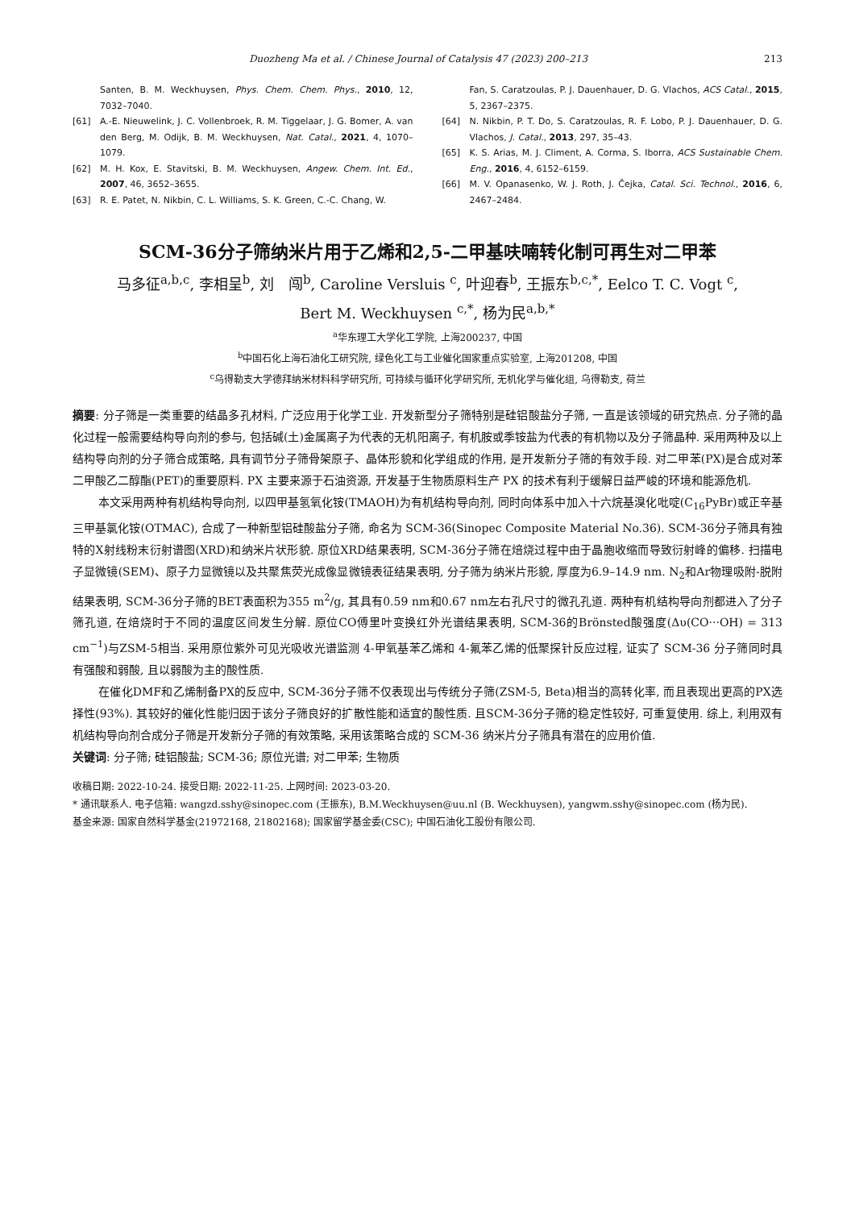Duozheng Ma et al. / Chinese Journal of Catalysis 47 (2023) 200–213 213
Santen, B. M. Weckhuysen, Phys. Chem. Chem. Phys., 2010, 12, 7032–7040.
[61] A.-E. Nieuwelink, J. C. Vollenbroek, R. M. Tiggelaar, J. G. Bomer, A. van den Berg, M. Odijk, B. M. Weckhuysen, Nat. Catal., 2021, 4, 1070–1079.
[62] M. H. Kox, E. Stavitski, B. M. Weckhuysen, Angew. Chem. Int. Ed., 2007, 46, 3652–3655.
[63] R. E. Patet, N. Nikbin, C. L. Williams, S. K. Green, C.-C. Chang, W.
Fan, S. Caratzoulas, P. J. Dauenhauer, D. G. Vlachos, ACS Catal., 2015, 5, 2367–2375.
[64] N. Nikbin, P. T. Do, S. Caratzoulas, R. F. Lobo, P. J. Dauenhauer, D. G. Vlachos, J. Catal., 2013, 297, 35–43.
[65] K. S. Arias, M. J. Climent, A. Corma, S. Iborra, ACS Sustainable Chem. Eng., 2016, 4, 6152–6159.
[66] M. V. Opanasenko, W. J. Roth, J. Čejka, Catal. Sci. Technol., 2016, 6, 2467–2484.
SCM-36分子筛纳米片用于乙烯和2,5-二甲基呋喃转化制可再生对二甲苯
马多征<sup>a,b,c</sup>, 李相呈<sup>b</sup>, 刘　闯<sup>b</sup>, Caroline Versluis <sup>c</sup>, 叶迎春<sup>b</sup>, 王振东<sup>b,c,*</sup>, Eelco T. C. Vogt <sup>c</sup>,
Bert M. Weckhuysen <sup>c,*</sup>, 杨为民<sup>a,b,*</sup>
<sup>a</sup> 华东理工大学化工学院, 上海200237, 中国
<sup>b</sup> 中国石化上海石油化工研究院, 绿色化工与工业催化国家重点实验室, 上海201208, 中国
<sup>c</sup> 乌得勒支大学德拜纳米材料科学研究所, 可持续与循环化学研究所, 无机化学与催化组, 乌得勒支, 荷兰
摘要: 分子筛是一类重要的结晶多孔材料, 广泛应用于化学工业. 开发新型分子筛特别是硅铝酸盐分子筛, 一直是该领域的研究热点. 分子筛的晶化过程一般需要结构导向剂的参与, 包括碱(土)金属离子为代表的无机阳离子, 有机胺或季铵盐为代表的有机物以及分子筛晶种. 采用两种及以上结构导向剂的分子筛合成策略, 具有调节分子筛骨架原子、晶体形貌和化学组成的作用, 是开发新分子筛的有效手段. 对二甲苯(PX)是合成对苯二甲酸乙二醇酯(PET)的重要原料. PX 主要来源于石油资源, 开发基于生物质原料生产 PX 的技术有利于缓解日益严峻的环境和能源危机.
本文采用两种有机结构导向剂, 以四甲基氢氧化铵(TMAOH)为有机结构导向剂, 同时向体系中加入十六烷基溴化吡啶(C<sub>16</sub>PyBr)或正辛基三甲基氯化铵(OTMAC), 合成了一种新型铝硅酸盐分子筛, 命名为 SCM-36(Sinopec Composite Material No.36). SCM-36分子筛具有独特的X射线粉末衍射谱图(XRD)和纳米片状形貌. 原位XRD结果表明, SCM-36分子筛在焙烧过程中由于晶胞收缩而导致衍射峰的偏移. 扫描电子显微镜(SEM)、原子力显微镜以及共聚焦荧光成像显微镜表征结果表明, 分子筛为纳米片形貌, 厚度为6.9–14.9 nm. N<sub>2</sub>和Ar物理吸附-脱附结果表明, SCM-36分子筛的BET表面积为355 m<sup>2</sup>/g, 其具有0.59 nm和0.67 nm左右孔尺寸的微孔孔道. 两种有机结构导向剂都进入了分子筛孔道, 在焙烧时于不同的温度区间发生分解. 原位CO傅里叶变换红外光谱结果表明, SCM-36的Brönsted酸强度(Δυ(CO···OH) = 313 cm<sup>−1</sup>)与ZSM-5相当. 采用原位紫外可见光吸收光谱监测 4-甲氧基苯乙烯和 4-氟苯乙烯的低聚探针反应过程, 证实了 SCM-36 分子筛同时具有强酸和弱酸, 且以弱酸为主的酸性质.
在催化DMF和乙烯制备PX的反应中, SCM-36分子筛不仅表现出与传统分子筛(ZSM-5, Beta)相当的高转化率, 而且表现出更高的PX选择性(93%). 其较好的催化性能归因于该分子筛良好的扩散性能和适宜的酸性质. 且SCM-36分子筛的稳定性较好, 可重复使用. 综上, 利用双有机结构导向剂合成分子筛是开发新分子筛的有效策略, 采用该策略合成的 SCM-36 纳米片分子筛具有潜在的应用价值.
关键词: 分子筛; 硅铝酸盐; SCM-36; 原位光谱; 对二甲苯; 生物质
收稿日期: 2022-10-24. 接受日期: 2022-11-25. 上网时间: 2023-03-20.
* 通讯联系人. 电子信箱: wangzd.sshy@sinopec.com (王振东), B.M.Weckhuysen@uu.nl (B. Weckhuysen), yangwm.sshy@sinopec.com (杨为民).
基金来源: 国家自然科学基金(21972168, 21802168); 国家留学基金委(CSC); 中国石油化工股份有限公司.